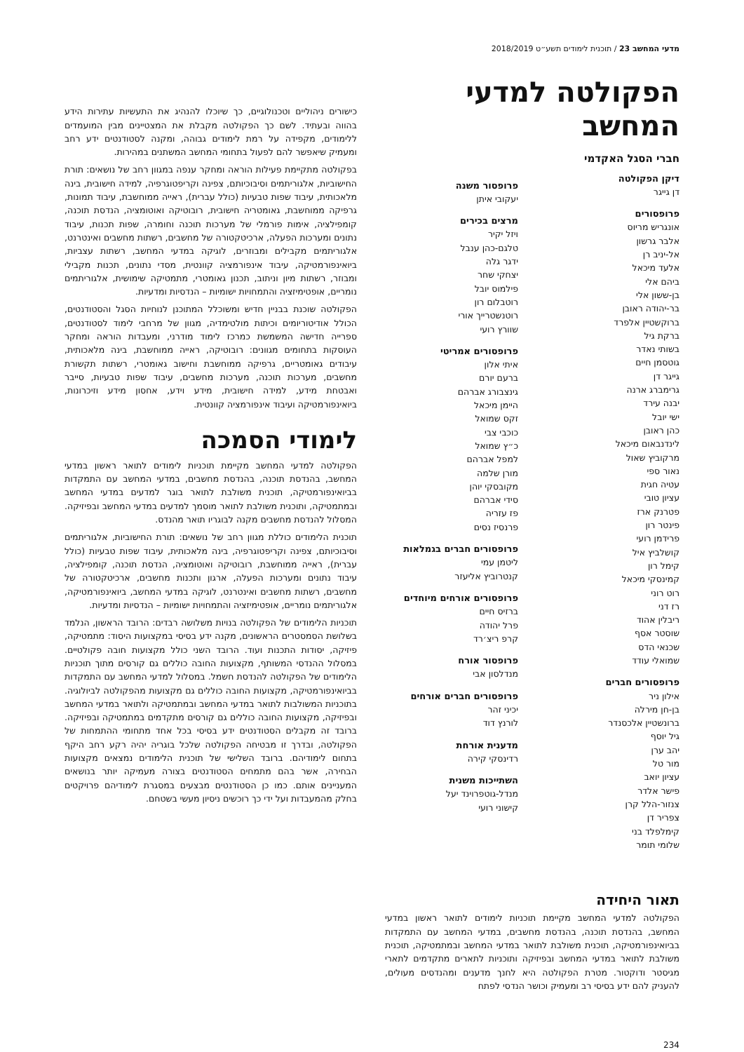מדעי המחשב 23 / תוכנית לימודים תשע״ט 2018/2019
הפקולטה למדעי המחשב
חברי הסגל האקדמי
דיקן הפקולטה
דן גייגר
פרופסורים
אונגריש מריוס
אלבר גרשון
אל-יניב רן
אלעד מיכאל
ביהם אלי
בן-ששון אלי
בר-יהודה ראובן
ברוקשטיין אלפרד
ברקת גיל
בשותי נאדר
גוטסמן חיים
גייגר דן
גרימברג ארנה
יבנה עירד
ישי יובל
כהן ראובן
לינדנבאום מיכאל
מרקוביץ שאול
נאור ספי
עטיה חגית
עציון טובי
פטרנק ארז
פינטר רון
פרידמן רועי
קושלביץ איל
קימל רון
קמינסקי מיכאל
רוט רוני
רז דני
ריבלין אהוד
שוסטר אסף
שכנאי הדס
שמואלי עודד
פרופסורים חברים
אילון ניר
בן-חן מירלה
ברונשטיין אלכסנדר
גיל יוסף
יהב ערן
מור טל
עציון יואב
פישר אלדר
צנזור-הלל קרן
צפריר דן
קימלפלד בני
שלומי תומר
פרופסור משנה
יעקובי איתן
מרצים בכירים
ויזל יקיר
טלגם-כהן ענבל
ידגר גלה
יצחקי שחר
פילמוס יובל
רוטבלום רון
רוטנשטרייך אורי
שוורץ רועי
פרופסורים אמריטי
איתי אלון
ברעם יורם
גינצבורג אברהם
היימן מיכאל
זקס שמואל
כוכבי צבי
כ״ץ שמואל
למפל אברהם
מורן שלמה
מקובסקי יוהן
סידי אברהם
פז עזריה
פרנסיז נסים
פרופסורים חברים בגמלאות
ליטמן עמי
קנטרוביץ אליעזר
פרופסורים אורחים מיוחדים
ברזיס חיים
פרל יהודה
קרפ ריצ׳רד
פרופסור אורח
מנדלסון אבי
פרופסורים חברים אורחים
יכיני זהר
לורנץ דוד
מדענית אורחת
רדינסקי קירה
השתייכות משנית
מנדל-גוטפרוינד יעל
קישוני רועי
תאור היחידה
הפקולטה למדעי המחשב מקיימת תוכניות לימודים לתואר ראשון במדעי המחשב, בהנדסת תוכנה, בהנדסת מחשבים, במדעי המחשב עם התמקדות בביואינפורמטיקה, תוכנית משולבת לתואר במדעי המחשב ובמתמטיקה, תוכנית משולבת לתואר במדעי המחשב ובפיזיקה ותוכניות לתארים מתקדמים לתארי מגיסטר ודוקטור. מטרת הפקולטה היא לחנך מדענים ומהנדסים מעולים, להעניק להם ידע בסיסי רב ומעמיק וכושר הנדסי לפתח
כישורים ניהוליים וטכנולוגיים, כך שיוכלו להנהיג את התעשיות עתירות הידע בהווה ובעתיד. לשם כך הפקולטה מקבלת את המצטיינים מבין המועמדים ללימודים, מקפידה על רמת לימודים גבוהה, ומקנה לסטודנטים ידע רחב ומעמיק שיאפשר להם לפעול בתחומי המחשב המשתנים במהירות.
בפקולטה מתקיימת פעילות הוראה ומחקר ענפה במגוון רחב של נושאים: תורת החישוביות, אלגוריתמים וסיבוכיותם, צפינה וקריפטוגרפיה, למידה חישובית, בינה מלאכותית, עיבוד שפות טבעיות (כולל עברית), ראייה ממוחשבת, עיבוד תמונות, גרפיקה ממוחשבת, גאומטריה חישובית, רובוטיקה ואוטומציה, הנדסת תוכנה, קומפילציה, אימות פורמלי של מערכות תוכנה וחומרה, שפות תכנות, עיבוד נתונים ומערכות הפעלה, ארכיטקטורה של מחשבים, רשתות מחשבים ואינטרנט, אלגוריתמים מקבילים ומבוזרים, לוגיקה במדעי המחשב, רשתות עצביות, ביואינפורמטיקה, עיבוד אינפורמציה קוונטית, מסדי נתונים, תכנות מקבילי ומבוזר, רשתות מיון וניתוב, תכנון גאומטרי, מתמטיקה שימושית, אלגוריתמים נומריים, אופטימיזציה והתמחויות ישומיות – הנדסיות ומדעיות.
הפקולטה שוכנת בבניין חדיש ומשוכלל המתוכנן לנוחיות הסגל והסטודנטים, הכולל אודיטוריומים וכיתות מולטימדיה, מגוון של מרחבי לימוד לסטודנטים, ספרייה חדישה המשמשת כמרכז לימוד מודרני, ומעבדות הוראה ומחקר העוסקות בתחומים מגוונים: רובוטיקה, ראייה ממוחשבת, בינה מלאכותית, עיבודים גאומטריים, גרפיקה ממוחשבת וחישוב גאומטרי, רשתות תקשורת מחשבים, מערכות תוכנה, מערכות מחשבים, עיבוד שפות טבעיות, סייבר ואבטחת מידע, למידה חישובית, מידע וידע, אחסון מידע וזיכרונות, ביואינפורמטיקה ועיבוד אינפורמציה קוונטית.
לימודי הסמכה
הפקולטה למדעי המחשב מקיימת תוכניות לימודים לתואר ראשון במדעי המחשב, בהנדסת תוכנה, בהנדסת מחשבים, במדעי המחשב עם התמקדות בביואינפורמטיקה, תוכנית משולבת לתואר בוגר למדעים במדעי המחשב ובמתמטיקה, ותוכנית משולבת לתואר מוסמך למדעים במדעי המחשב ובפיזיקה. המסלול להנדסת מחשבים מקנה לבוגריו תואר מהנדס.
תוכנית הלימודים כוללת מגוון רחב של נושאים: תורת החישוביות, אלגוריתמים וסיבוכיותם, צפינה וקריפטוגרפיה, בינה מלאכותית, עיבוד שפות טבעיות (כולל עברית), ראייה ממוחשבת, רובוטיקה ואוטומציה, הנדסת תוכנה, קומפילציה, עיבוד נתונים ומערכות הפעלה, ארגון ותכנות מחשבים, ארכיטקטורה של מחשבים, רשתות מחשבים ואינטרנט, לוגיקה במדעי המחשב, ביואינפורמטיקה, אלגוריתמים נומריים, אופטימיזציה והתמחויות ישומיות – הנדסיות ומדעיות.
תוכניות הלימודים של הפקולטה בנויות משלושה רבדים: הרובד הראשון, הנלמד בשלושת הסמסטרים הראשונים, מקנה ידע בסיסי במקצועות היסוד: מתמטיקה, פיזיקה, יסודות התכנות ועוד. הרובד השני כולל מקצועות חובה פקולטיים. במסלול ההנדסי המשותף, מקצועות החובה כוללים גם קורסים מתוך תוכניות הלימודים של הפקולטה להנדסת חשמל. במסלול למדעי המחשב עם התמקדות בביואינפורמטיקה, מקצועות החובה כוללים גם מקצועות מהפקולטה לביולוגיה. בתוכניות המשולבות לתואר במדעי המחשב ובמתמטיקה ולתואר במדעי המחשב ובפיזיקה, מקצועות החובה כוללים גם קורסים מתקדמים במתמטיקה ובפיזיקה. ברובד זה מקבלים הסטודנטים ידע בסיסי בכל אחד מתחומי ההתמחות של הפקולטה, ובדרך זו מבטיחה הפקולטה שלכל בוגריה יהיה רקע רחב היקף בתחום לימודיהם. ברובד השלישי של תוכנית הלימודים נמצאים מקצועות הבחירה, אשר בהם מתמחים הסטודנטים בצורה מעמיקה יותר בנושאים המעניינים אותם. כמו כן הסטודנטים מבצעים במסגרת לימודיהם פרויקטים בחלק מהמעבדות ועל ידי כך רוכשים ניסיון מעשי בשטחם.
234